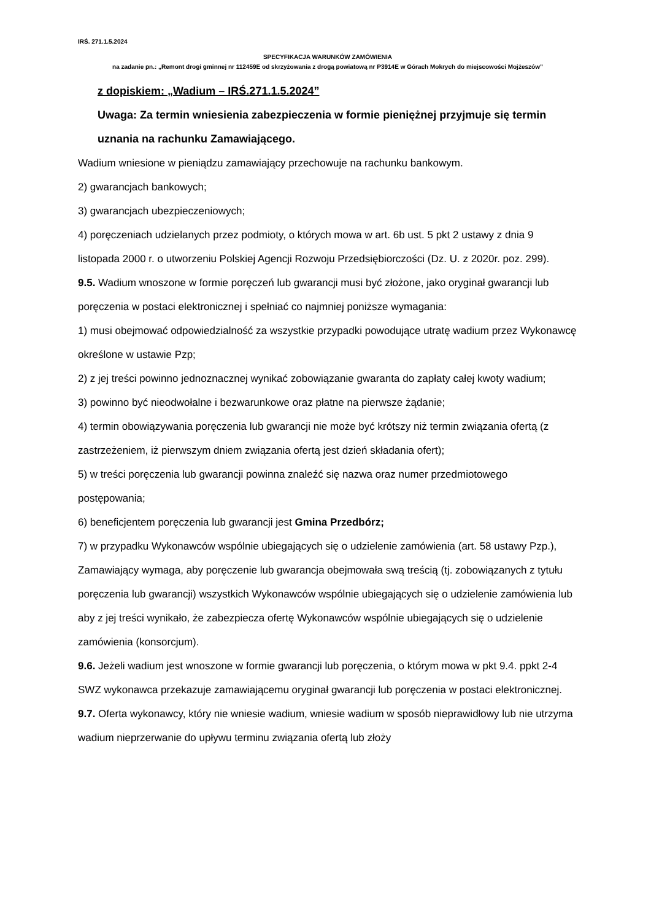IRŚ. 271.1.5.2024
SPECYFIKACJA WARUNKÓW ZAMÓWIENIA
na zadanie pn.: „Remont drogi gminnej nr 112459E od skrzyżowania z drogą powiatową nr P3914E w Górach Mokrych do miejscowości Mojżeszów”
z dopiskiem: „Wadium – IRŚ.271.1.5.2024”
Uwaga: Za termin wniesienia zabezpieczenia w formie pieniężnej przyjmuje się termin uznania na rachunku Zamawiającego.
Wadium wniesione w pieniądzu zamawiający przechowuje na rachunku bankowym.
2) gwarancjach bankowych;
3) gwarancjach ubezpieczeniowych;
4) poręczeniach udzielanych przez podmioty, o których mowa w art. 6b ust. 5 pkt 2 ustawy z dnia 9 listopada 2000 r. o utworzeniu Polskiej Agencji Rozwoju Przedsiębiorczości (Dz. U. z 2020r. poz. 299).
9.5. Wadium wnoszone w formie poręczeń lub gwarancji musi być złożone, jako oryginał gwarancji lub poręczenia w postaci elektronicznej i spełniać co najmniej poniższe wymagania:
1) musi obejmować odpowiedzialność za wszystkie przypadki powodujące utratę wadium przez Wykonawcę określone w ustawie Pzp;
2) z jej treści powinno jednoznacznej wynikać zobowiązanie gwaranta do zapłaty całej kwoty wadium;
3) powinno być nieodwołalne i bezwarunkowe oraz płatne na pierwsze żądanie;
4) termin obowiązywania poręczenia lub gwarancji nie może być krótszy niż termin związania ofertą (z zastrzeżeniem, iż pierwszym dniem związania ofertą jest dzień składania ofert);
5) w treści poręczenia lub gwarancji powinna znaleźć się nazwa oraz numer przedmiotowego postępowania;
6) beneficjentem poręczenia lub gwarancji jest Gmina Przedbórz;
7) w przypadku Wykonawców wspólnie ubiegających się o udzielenie zamówienia (art. 58 ustawy Pzp.), Zamawiający wymaga, aby poręczenie lub gwarancja obejmowała swą treścią (tj. zobowiązanych z tytułu poręczenia lub gwarancji) wszystkich Wykonawców wspólnie ubiegających się o udzielenie zamówienia lub aby z jej treści wynikało, że zabezpiecza ofertę Wykonawców wspólnie ubiegających się o udzielenie zamówienia (konsorcjum).
9.6. Jeżeli wadium jest wnoszone w formie gwarancji lub poręczenia, o którym mowa w pkt 9.4. ppkt 2-4 SWZ wykonawca przekazuje zamawiającemu oryginał gwarancji lub poręczenia w postaci elektronicznej.
9.7. Oferta wykonawcy, który nie wniesie wadium, wniesie wadium w sposób nieprawidłowy lub nie utrzyma wadium nieprzerwanie do upływu terminu związania ofertą lub złoży